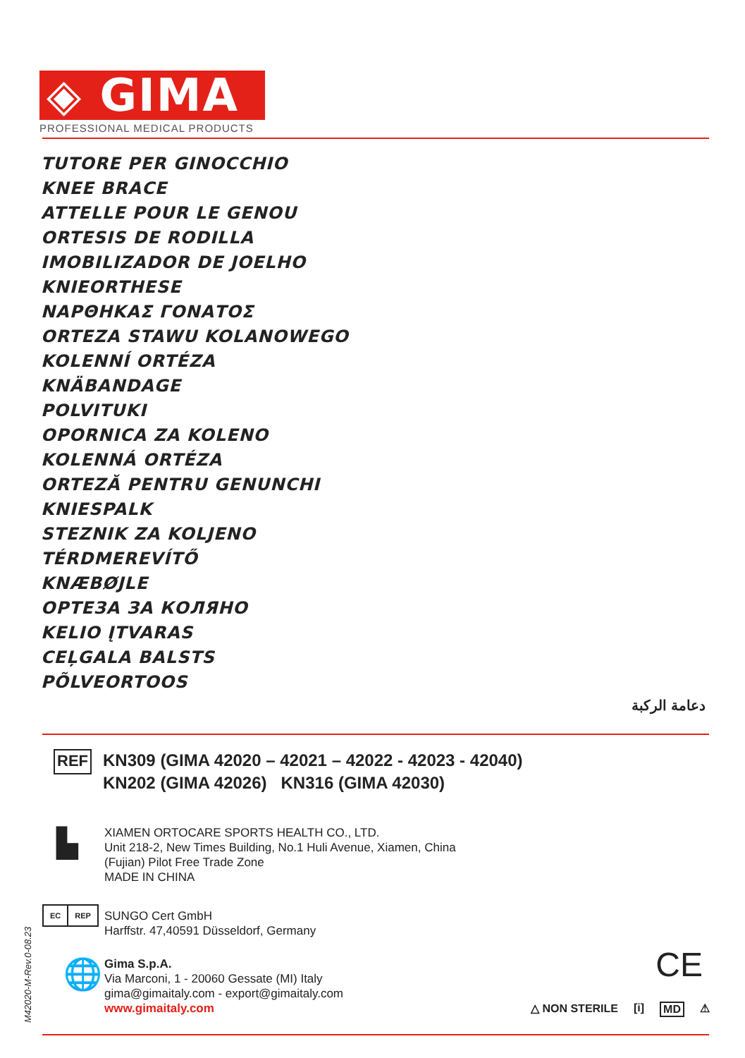◈ GIMA
PROFESSIONAL MEDICAL PRODUCTS
TUTORE PER GINOCCHIO
KNEE BRACE
ATTELLE POUR LE GENOU
ORTESIS DE RODILLA
IMOBILIZADOR DE JOELHO
KNIEORTHESE
ΝΑΡΘΗΚΑΣ ΓΟΝΑΤΟΣ
ORTEZA STAWU KOLANOWEGO
KOLENNÍ ORTÉZA
KNÄBANDAGE
POLVITUKI
OPORNICA ZA KOLENO
KOLENNÁ ORTÉZA
ORTEZĂ PENTRU GENUNCHI
KNIESPALK
STEZNIK ZA KOLJENO
TÉRDMEREVÍTŐ
KNÆBØJLE
ОРТЕЗА ЗА КОЛЯНО
KELIO ĮTVARAS
CEĻGALA BALSTS
PÕLVEORTOOS
دعامة الركبة
REF
KN309 (GIMA 42020 – 42021 – 42022 - 42023 - 42040)
KN202 (GIMA 42026) KN316 (GIMA 42030)
▙
XIAMEN ORTOCARE SPORTS HEALTH CO., LTD.
Unit 218-2, New Times Building, No.1 Huli Avenue, Xiamen, China
(Fujian) Pilot Free Trade Zone
MADE IN CHINA
EC REP
SUNGO Cert GmbH
Harffstr. 47,40591 Düsseldorf, Germany
M42020-M-Rev.0-08.23
🌐
Gima S.p.A.
Via Marconi, 1 - 20060 Gessate (MI) Italy
gima@gimaitaly.com - export@gimaitaly.com
www.gimaitaly.com
CE
△ NON STERILE [i] MD ⚠